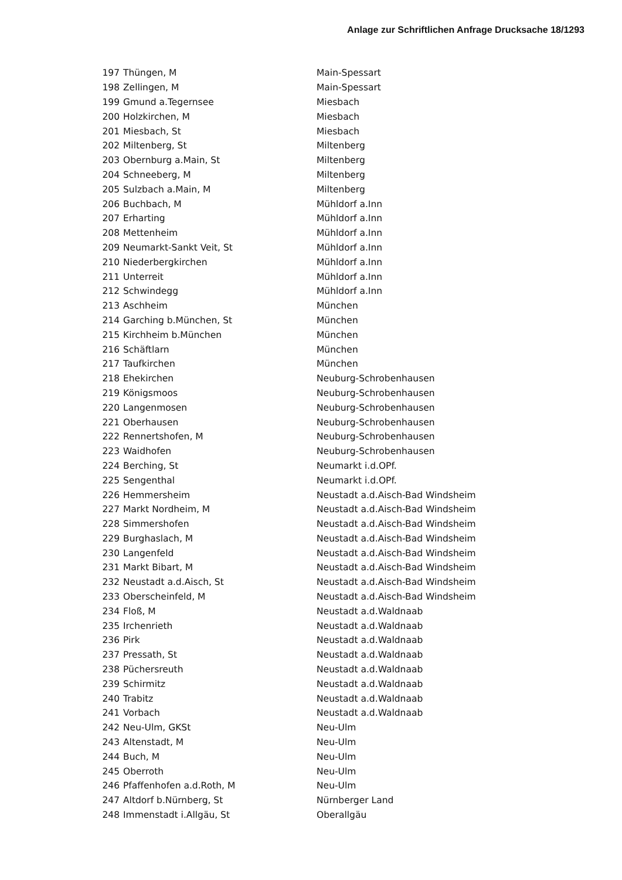Anlage zur Schriftlichen Anfrage Drucksache 18/1293
| 197 | Thüngen, M | Main-Spessart |
| 198 | Zellingen, M | Main-Spessart |
| 199 | Gmund a.Tegernsee | Miesbach |
| 200 | Holzkirchen, M | Miesbach |
| 201 | Miesbach, St | Miesbach |
| 202 | Miltenberg, St | Miltenberg |
| 203 | Obernburg a.Main, St | Miltenberg |
| 204 | Schneeberg, M | Miltenberg |
| 205 | Sulzbach a.Main, M | Miltenberg |
| 206 | Buchbach, M | Mühldorf a.Inn |
| 207 | Erharting | Mühldorf a.Inn |
| 208 | Mettenheim | Mühldorf a.Inn |
| 209 | Neumarkt-Sankt Veit, St | Mühldorf a.Inn |
| 210 | Niederbergkirchen | Mühldorf a.Inn |
| 211 | Unterreit | Mühldorf a.Inn |
| 212 | Schwindegg | Mühldorf a.Inn |
| 213 | Aschheim | München |
| 214 | Garching b.München, St | München |
| 215 | Kirchheim b.München | München |
| 216 | Schäftlarn | München |
| 217 | Taufkirchen | München |
| 218 | Ehekirchen | Neuburg-Schrobenhausen |
| 219 | Königsmoos | Neuburg-Schrobenhausen |
| 220 | Langenmosen | Neuburg-Schrobenhausen |
| 221 | Oberhausen | Neuburg-Schrobenhausen |
| 222 | Rennertshofen, M | Neuburg-Schrobenhausen |
| 223 | Waidhofen | Neuburg-Schrobenhausen |
| 224 | Berching, St | Neumarkt i.d.OPf. |
| 225 | Sengenthal | Neumarkt i.d.OPf. |
| 226 | Hemmersheim | Neustadt a.d.Aisch-Bad Windsheim |
| 227 | Markt Nordheim, M | Neustadt a.d.Aisch-Bad Windsheim |
| 228 | Simmershofen | Neustadt a.d.Aisch-Bad Windsheim |
| 229 | Burghaslach, M | Neustadt a.d.Aisch-Bad Windsheim |
| 230 | Langenfeld | Neustadt a.d.Aisch-Bad Windsheim |
| 231 | Markt Bibart, M | Neustadt a.d.Aisch-Bad Windsheim |
| 232 | Neustadt a.d.Aisch, St | Neustadt a.d.Aisch-Bad Windsheim |
| 233 | Oberscheinfeld, M | Neustadt a.d.Aisch-Bad Windsheim |
| 234 | Floß, M | Neustadt a.d.Waldnaab |
| 235 | Irchenrieth | Neustadt a.d.Waldnaab |
| 236 | Pirk | Neustadt a.d.Waldnaab |
| 237 | Pressath, St | Neustadt a.d.Waldnaab |
| 238 | Püchersreuth | Neustadt a.d.Waldnaab |
| 239 | Schirmitz | Neustadt a.d.Waldnaab |
| 240 | Trabitz | Neustadt a.d.Waldnaab |
| 241 | Vorbach | Neustadt a.d.Waldnaab |
| 242 | Neu-Ulm, GKSt | Neu-Ulm |
| 243 | Altenstadt, M | Neu-Ulm |
| 244 | Buch, M | Neu-Ulm |
| 245 | Oberroth | Neu-Ulm |
| 246 | Pfaffenhofen a.d.Roth, M | Neu-Ulm |
| 247 | Altdorf b.Nürnberg, St | Nürnberger Land |
| 248 | Immenstadt i.Allgäu, St | Oberallgäu |